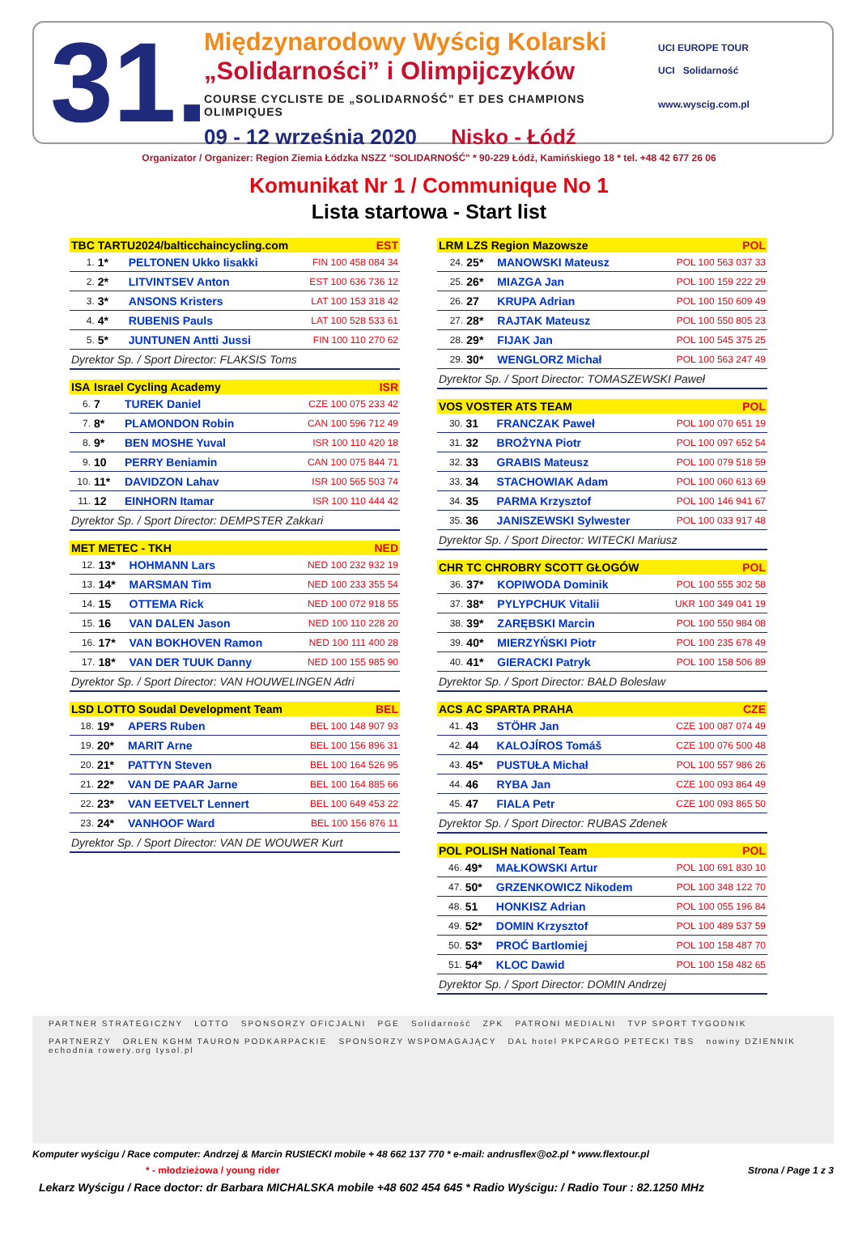31.
Międzynarodowy Wyścig Kolarski
„Solidarności” i Olimpijczyków
COURSE CYCLISTE DE „SOLIDARNOŚĆ” ET DES CHAMPIONS OLIMPIQUES
09 - 12 września 2020 Nisko - Łódź
UCI EUROPE TOUR
UCI Solidarność
www.wyscig.com.pl
Organizator / Organizer: Region Ziemia Łódzka NSZZ "SOLIDARNOŚĆ" * 90-229 Łódź, Kamińskiego 18 * tel. +48 42 677 26 06
Komunikat Nr 1 / Communique No 1
Lista startowa - Start list
| TBC | TARTU2024/balticchaincycling.com | | EST |
| --- | --- | --- | --- |
| 1. | 1* | PELTONEN Ukko Iisakki | FIN 100 458 084 34 |
| 2. | 2* | LITVINTSEV Anton | EST 100 636 736 12 |
| 3. | 3* | ANSONS Kristers | LAT 100 153 318 42 |
| 4. | 4* | RUBENIS Pauls | LAT 100 528 533 61 |
| 5. | 5* | JUNTUNEN Antti Jussi | FIN 100 110 270 62 |
| Dyrektor Sp. / Sport Director: FLAKSIS Toms | | | |
| ISA | Israel Cycling Academy | | ISR |
| --- | --- | --- | --- |
| 6. | 7 | TUREK Daniel | CZE 100 075 233 42 |
| 7. | 8* | PLAMONDON Robin | CAN 100 596 712 49 |
| 8. | 9* | BEN MOSHE Yuval | ISR 100 110 420 18 |
| 9. | 10 | PERRY Beniamin | CAN 100 075 844 71 |
| 10. | 11* | DAVIDZON Lahav | ISR 100 565 503 74 |
| 11. | 12 | EINHORN Itamar | ISR 100 110 444 42 |
| Dyrektor Sp. / Sport Director: DEMPSTER Zakkari | | | |
| MET | METEC - TKH | | NED |
| --- | --- | --- | --- |
| 12. | 13* | HOHMANN Lars | NED 100 232 932 19 |
| 13. | 14* | MARSMAN Tim | NED 100 233 355 54 |
| 14. | 15 | OTTEMA Rick | NED 100 072 918 55 |
| 15. | 16 | VAN DALEN Jason | NED 100 110 228 20 |
| 16. | 17* | VAN BOKHOVEN Ramon | NED 100 111 400 28 |
| 17. | 18* | VAN DER TUUK Danny | NED 100 155 985 90 |
| Dyrektor Sp. / Sport Director: VAN HOUWELINGEN Adri | | | |
| LSD | LOTTO Soudal Development Team | | BEL |
| --- | --- | --- | --- |
| 18. | 19* | APERS Ruben | BEL 100 148 907 93 |
| 19. | 20* | MARIT Arne | BEL 100 156 896 31 |
| 20. | 21* | PATTYN Steven | BEL 100 164 526 95 |
| 21. | 22* | VAN DE PAAR Jarne | BEL 100 164 885 66 |
| 22. | 23* | VAN EETVELT Lennert | BEL 100 649 453 22 |
| 23. | 24* | VANHOOF Ward | BEL 100 156 876 11 |
| Dyrektor Sp. / Sport Director: VAN DE WOUWER Kurt | | | |
| LRM | LZS Region Mazowsze | | POL |
| --- | --- | --- | --- |
| 24. | 25* | MANOWSKI Mateusz | POL 100 563 037 33 |
| 25. | 26* | MIAZGA Jan | POL 100 159 222 29 |
| 26. | 27 | KRUPA Adrian | POL 100 150 609 49 |
| 27. | 28* | RAJTAK Mateusz | POL 100 550 805 23 |
| 28. | 29* | FIJAK Jan | POL 100 545 375 25 |
| 29. | 30* | WENGLORZ Michał | POL 100 563 247 49 |
| Dyrektor Sp. / Sport Director: TOMASZEWSKI Paweł | | | |
| VOS | VOSTER ATS TEAM | | POL |
| --- | --- | --- | --- |
| 30. | 31 | FRANCZAK Paweł | POL 100 070 651 19 |
| 31. | 32 | BROŻYNA Piotr | POL 100 097 652 54 |
| 32. | 33 | GRABIS Mateusz | POL 100 079 518 59 |
| 33. | 34 | STACHOWIAK Adam | POL 100 060 613 69 |
| 34. | 35 | PARMA Krzysztof | POL 100 146 941 67 |
| 35. | 36 | JANISZEWSKI Sylwester | POL 100 033 917 48 |
| Dyrektor Sp. / Sport Director: WITECKI Mariusz | | | |
| CHR | TC CHROBRY SCOTT GŁOGÓW | | POL |
| --- | --- | --- | --- |
| 36. | 37* | KOPIWODA Dominik | POL 100 555 302 58 |
| 37. | 38* | PYLYPCHUK Vitalii | UKR 100 349 041 19 |
| 38. | 39* | ZARĘBSKI Marcin | POL 100 550 984 08 |
| 39. | 40* | MIERZYŃSKI Piotr | POL 100 235 678 49 |
| 40. | 41* | GIERACKI Patryk | POL 100 158 506 89 |
| Dyrektor Sp. / Sport Director: BAŁD Bolesław | | | |
| ACS | AC SPARTA PRAHA | | CZE |
| --- | --- | --- | --- |
| 41. | 43 | STÖHR Jan | CZE 100 087 074 49 |
| 42. | 44 | KALOJÍROS Tomáš | CZE 100 076 500 48 |
| 43. | 45* | PUSTUŁA Michał | POL 100 557 986 26 |
| 44. | 46 | RYBA Jan | CZE 100 093 864 49 |
| 45. | 47 | FIALA Petr | CZE 100 093 865 50 |
| Dyrektor Sp. / Sport Director: RUBAS Zdenek | | | |
| POL | POLISH National Team | | POL |
| --- | --- | --- | --- |
| 46. | 49* | MAŁKOWSKI Artur | POL 100 691 830 10 |
| 47. | 50* | GRZENKOWICZ Nikodem | POL 100 348 122 70 |
| 48. | 51 | HONKISZ Adrian | POL 100 055 196 84 |
| 49. | 52* | DOMIN Krzysztof | POL 100 489 537 59 |
| 50. | 53* | PROĆ Bartlomiej | POL 100 158 487 70 |
| 51. | 54* | KLOC Dawid | POL 100 158 482 65 |
| Dyrektor Sp. / Sport Director: DOMIN Andrzej | | | |
PARTNER STRATEGICZNY LOTTO SPONSORZY OFICJALNI PGE Solidarność ZPK PATRONI MEDIALNI TVP SPORT TYGODNIK
PARTNERZY ORLEN KGHM TAURON PODKARPACKIE SPONSORZY WSPOMAGAJĄCY DAL hotel PKPCARGO PETECKI TBS nowiny DZIENNIK echodnia rowery.org tysol.pl
Komputer wyścigu / Race computer: Andrzej & Marcin RUSIECKI mobile + 48 662 137 770 * e-mail: andrusflex@o2.pl * www.flextour.pl
* - młodzieżowa / young rider Strona / Page 1 z 3
Lekarz Wyścigu / Race doctor: dr Barbara MICHALSKA mobile +48 602 454 645 * Radio Wyścigu: / Radio Tour : 82.1250 MHz